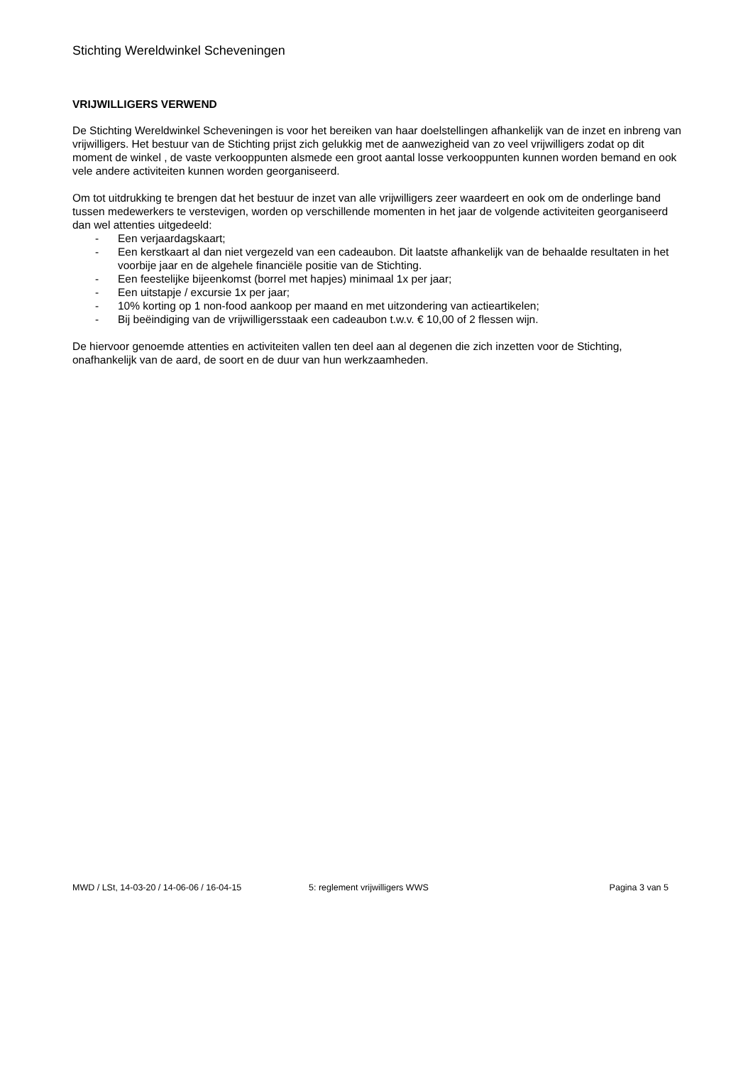Stichting Wereldwinkel Scheveningen
VRIJWILLIGERS VERWEND
De Stichting Wereldwinkel Scheveningen is voor het bereiken van haar doelstellingen afhankelijk van de inzet en inbreng van vrijwilligers. Het bestuur van de Stichting prijst zich gelukkig met de aanwezigheid van zo veel vrijwilligers zodat op dit moment de winkel , de vaste verkooppunten alsmede een groot aantal losse verkooppunten kunnen worden bemand en ook vele andere activiteiten kunnen worden georganiseerd.
Om tot uitdrukking te brengen dat het bestuur de inzet van alle vrijwilligers zeer waardeert en ook om de onderlinge band tussen medewerkers te verstevigen, worden op verschillende momenten in het jaar de volgende activiteiten georganiseerd dan wel attenties uitgedeeld:
- Een verjaardagskaart;
- Een kerstkaart al dan niet vergezeld van een cadeaubon. Dit laatste afhankelijk van de behaalde resultaten in het voorbije jaar en de algehele financiële positie van de Stichting.
- Een feestelijke bijeenkomst (borrel met hapjes) minimaal 1x per jaar;
- Een uitstapje / excursie 1x per jaar;
- 10% korting op 1 non-food aankoop per maand en met uitzondering van actieartikelen;
- Bij beëindiging van de vrijwilligersstaak een cadeaubon t.w.v. € 10,00 of 2 flessen wijn.
De hiervoor genoemde attenties en activiteiten vallen ten deel aan al degenen die zich inzetten voor de Stichting, onafhankelijk van de aard, de soort en de duur van hun werkzaamheden.
MWD / LSt, 14-03-20 / 14-06-06 / 16-04-15 5: reglement vrijwilligers WWS Pagina 3 van 5